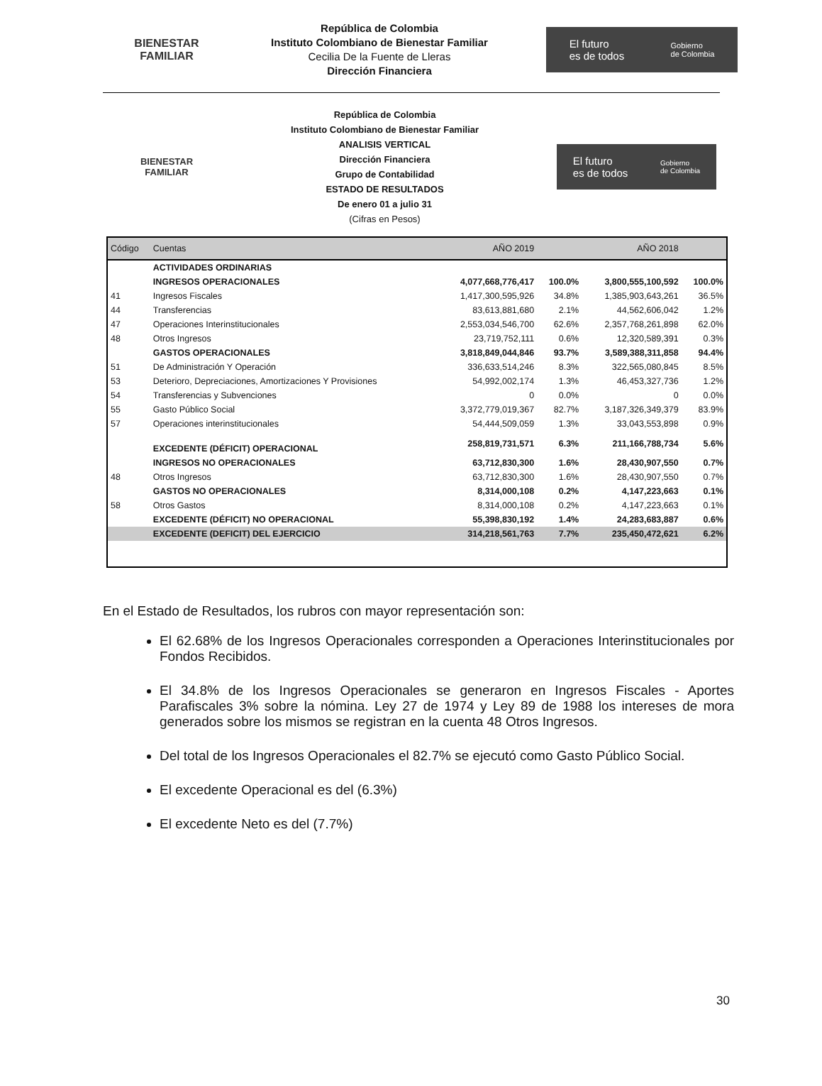BIENESTAR
FAMILIAR
República de Colombia
Instituto Colombiano de Bienestar Familiar
Cecilia De la Fuente de Lleras
Dirección Financiera
El futuro
es de todos Gobierno
de Colombia
BIENESTAR
FAMILIAR
República de Colombia
Instituto Colombiano de Bienestar Familiar
ANALISIS VERTICAL
Dirección Financiera
Grupo de Contabilidad
ESTADO DE RESULTADOS
De enero 01 a julio 31
(Cifras en Pesos)
El futuro
es de todos Gobierno
de Colombia
| Código | Cuentas | AÑO 2019 | | AÑO 2018 | |
| --- | --- | --- | --- | --- | --- |
| | ACTIVIDADES ORDINARIAS | | | | |
| | INGRESOS OPERACIONALES | 4,077,668,776,417 | 100.0% | 3,800,555,100,592 | 100.0% |
| 41 | Ingresos Fiscales | 1,417,300,595,926 | 34.8% | 1,385,903,643,261 | 36.5% |
| 44 | Transferencias | 83,613,881,680 | 2.1% | 44,562,606,042 | 1.2% |
| 47 | Operaciones Interinstitucionales | 2,553,034,546,700 | 62.6% | 2,357,768,261,898 | 62.0% |
| 48 | Otros Ingresos | 23,719,752,111 | 0.6% | 12,320,589,391 | 0.3% |
| | GASTOS OPERACIONALES | 3,818,849,044,846 | 93.7% | 3,589,388,311,858 | 94.4% |
| 51 | De Administración Y Operación | 336,633,514,246 | 8.3% | 322,565,080,845 | 8.5% |
| 53 | Deterioro, Depreciaciones, Amortizaciones Y Provisiones | 54,992,002,174 | 1.3% | 46,453,327,736 | 1.2% |
| 54 | Transferencias y Subvenciones | 0 | 0.0% | 0 | 0.0% |
| 55 | Gasto Público Social | 3,372,779,019,367 | 82.7% | 3,187,326,349,379 | 83.9% |
| 57 | Operaciones interinstitucionales | 54,444,509,059 | 1.3% | 33,043,553,898 | 0.9% |
| | EXCEDENTE (DÉFICIT) OPERACIONAL | 258,819,731,571 | 6.3% | 211,166,788,734 | 5.6% |
| | INGRESOS NO OPERACIONALES | 63,712,830,300 | 1.6% | 28,430,907,550 | 0.7% |
| 48 | Otros Ingresos | 63,712,830,300 | 1.6% | 28,430,907,550 | 0.7% |
| | GASTOS NO OPERACIONALES | 8,314,000,108 | 0.2% | 4,147,223,663 | 0.1% |
| 58 | Otros Gastos | 8,314,000,108 | 0.2% | 4,147,223,663 | 0.1% |
| | EXCEDENTE (DÉFICIT) NO OPERACIONAL | 55,398,830,192 | 1.4% | 24,283,683,887 | 0.6% |
| | EXCEDENTE (DEFICIT) DEL EJERCICIO | 314,218,561,763 | 7.7% | 235,450,472,621 | 6.2% |
En el Estado de Resultados, los rubros con mayor representación son:
El 62.68% de los Ingresos Operacionales corresponden a Operaciones Interinstitucionales por Fondos Recibidos.
El 34.8% de los Ingresos Operacionales se generaron en Ingresos Fiscales - Aportes Parafiscales 3% sobre la nómina. Ley 27 de 1974 y Ley 89 de 1988 los intereses de mora generados sobre los mismos se registran en la cuenta 48 Otros Ingresos.
Del total de los Ingresos Operacionales el 82.7% se ejecutó como Gasto Público Social.
El excedente Operacional es del (6.3%)
El excedente Neto es del (7.7%)
30